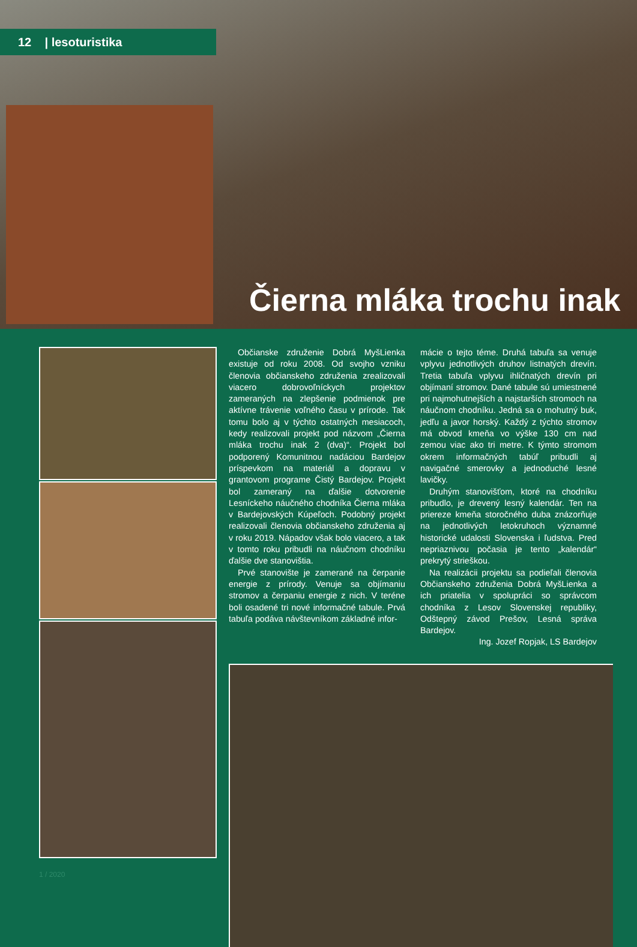12 | lesoturistika
Čierna mláka trochu inak
1 / 2020
Občianske združenie Dobrá MyšLienka existuje od roku 2008. Od svojho vzniku členovia občianskeho združenia zrealizovali viacero dobrovoľníckych projektov zameraných na zlepšenie podmienok pre aktívne trávenie voľného času v prírode. Tak tomu bolo aj v týchto ostatných mesiacoch, kedy realizovali projekt pod názvom „Čierna mláka trochu inak 2 (dva)“. Projekt bol podporený Komunitnou nadáciou Bardejov príspevkom na materiál a dopravu v grantovom programe Čistý Bardejov. Projekt bol zameraný na ďalšie dotvorenie Lesníckeho náučného chodníka Čierna mláka v Bardejovských Kúpeľoch. Podobný projekt realizovali členovia občianskeho združenia aj v roku 2019. Nápadov však bolo viacero, a tak v tomto roku pribudli na náučnom chodníku ďalšie dve stanovištia.
Prvé stanovište je zamerané na čerpanie energie z prírody. Venuje sa objímaniu stromov a čerpaniu energie z nich. V teréne boli osadené tri nové informačné tabule. Prvá tabuľa podáva návštevníkom základné infor-
mácie o tejto téme. Druhá tabuľa sa venuje vplyvu jednotlivých druhov listnatých drevín. Tretia tabuľa vplyvu ihličnatých drevín pri objímaní stromov. Dané tabule sú umiestnené pri najmohutnejších a najstarších stromoch na náučnom chodníku. Jedná sa o mohutný buk, jedľu a javor horský. Každý z týchto stromov má obvod kmeňa vo výške 130 cm nad zemou viac ako tri metre. K týmto stromom okrem informačných tabúľ pribudli aj navigačné smerovky a jednoduché lesné lavičky.
Druhým stanovišťom, ktoré na chodníku pribudlo, je drevený lesný kalendár. Ten na priereze kmeňa storočného duba znázorňuje na jednotlivých letokruhoch významné historické udalosti Slovenska i ľudstva. Pred nepriaznivou počasia je tento „kalendár“ prekrytý strieškou.
Na realizácii projektu sa podieľali členovia Občianskeho združenia Dobrá MyšLienka a ich priatelia v spolupráci so správcom chodníka z Lesov Slovenskej republiky, Odštepný závod Prešov, Lesná správa Bardejov.
Ing. Jozef Ropjak, LS Bardejov